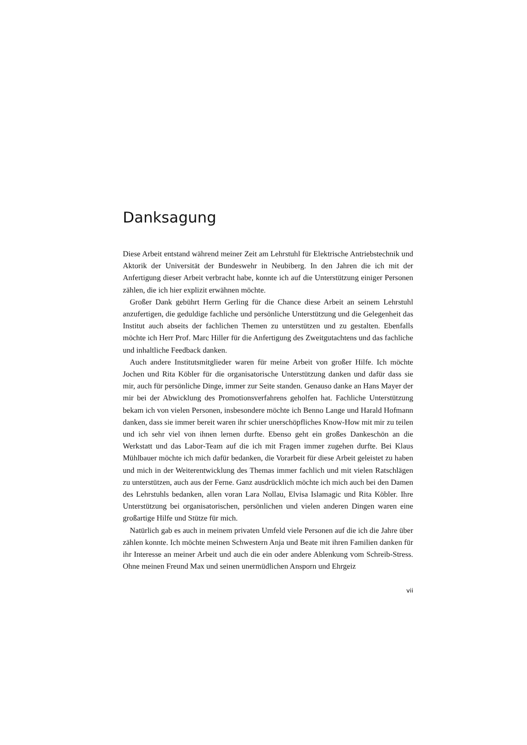Danksagung
Diese Arbeit entstand während meiner Zeit am Lehrstuhl für Elektrische Antriebstechnik und Aktorik der Universität der Bundeswehr in Neubiberg. In den Jahren die ich mit der Anfertigung dieser Arbeit verbracht habe, konnte ich auf die Unterstützung einiger Personen zählen, die ich hier explizit erwähnen möchte.
Großer Dank gebührt Herrn Gerling für die Chance diese Arbeit an seinem Lehrstuhl anzufertigen, die geduldige fachliche und persönliche Unterstützung und die Gelegenheit das Institut auch abseits der fachlichen Themen zu unterstützen und zu gestalten. Ebenfalls möchte ich Herr Prof. Marc Hiller für die Anfertigung des Zweitgutachtens und das fachliche und inhaltliche Feedback danken.
Auch andere Institutsmitglieder waren für meine Arbeit von großer Hilfe. Ich möchte Jochen und Rita Köbler für die organisatorische Unterstützung danken und dafür dass sie mir, auch für persönliche Dinge, immer zur Seite standen. Genauso danke an Hans Mayer der mir bei der Abwicklung des Promotionsverfahrens geholfen hat. Fachliche Unterstützung bekam ich von vielen Personen, insbesondere möchte ich Benno Lange und Harald Hofmann danken, dass sie immer bereit waren ihr schier unerschöpfliches Know-How mit mir zu teilen und ich sehr viel von ihnen lernen durfte. Ebenso geht ein großes Dankeschön an die Werkstatt und das Labor-Team auf die ich mit Fragen immer zugehen durfte. Bei Klaus Mühlbauer möchte ich mich dafür bedanken, die Vorarbeit für diese Arbeit geleistet zu haben und mich in der Weiterentwicklung des Themas immer fachlich und mit vielen Ratschlägen zu unterstützen, auch aus der Ferne. Ganz ausdrücklich möchte ich mich auch bei den Damen des Lehrstuhls bedanken, allen voran Lara Nollau, Elvisa Islamagic und Rita Köbler. Ihre Unterstützung bei organisatorischen, persönlichen und vielen anderen Dingen waren eine großartige Hilfe und Stütze für mich.
Natürlich gab es auch in meinem privaten Umfeld viele Personen auf die ich die Jahre über zählen konnte. Ich möchte meinen Schwestern Anja und Beate mit ihren Familien danken für ihr Interesse an meiner Arbeit und auch die ein oder andere Ablenkung vom Schreib-Stress. Ohne meinen Freund Max und seinen unermüdlichen Ansporn und Ehrgeiz
vii